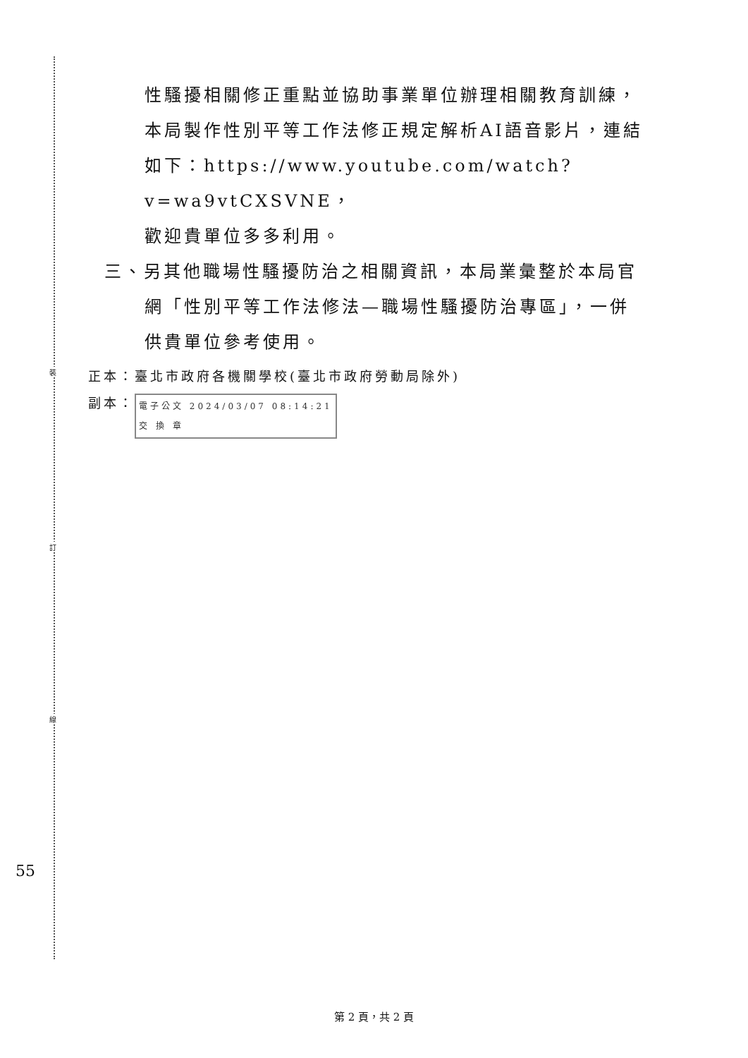裝
訂
線
性騷擾相關修正重點並協助事業單位辦理相關教育訓練，
本局製作性別平等工作法修正規定解析AI語音影片，連結
如下：https://www.youtube.com/watch?v=wa9vtCXSVNE，
歡迎貴單位多多利用。
三、另其他職場性騷擾防治之相關資訊，本局業彙整於本局官
網「性別平等工作法修法—職場性騷擾防治專區」，一併
供貴單位參考使用。
正本：臺北市政府各機關學校(臺北市政府勞動局除外)
副本： 電子公文 2024/03/07 08:14:21
交 換 章
55
第 2 頁，共 2 頁